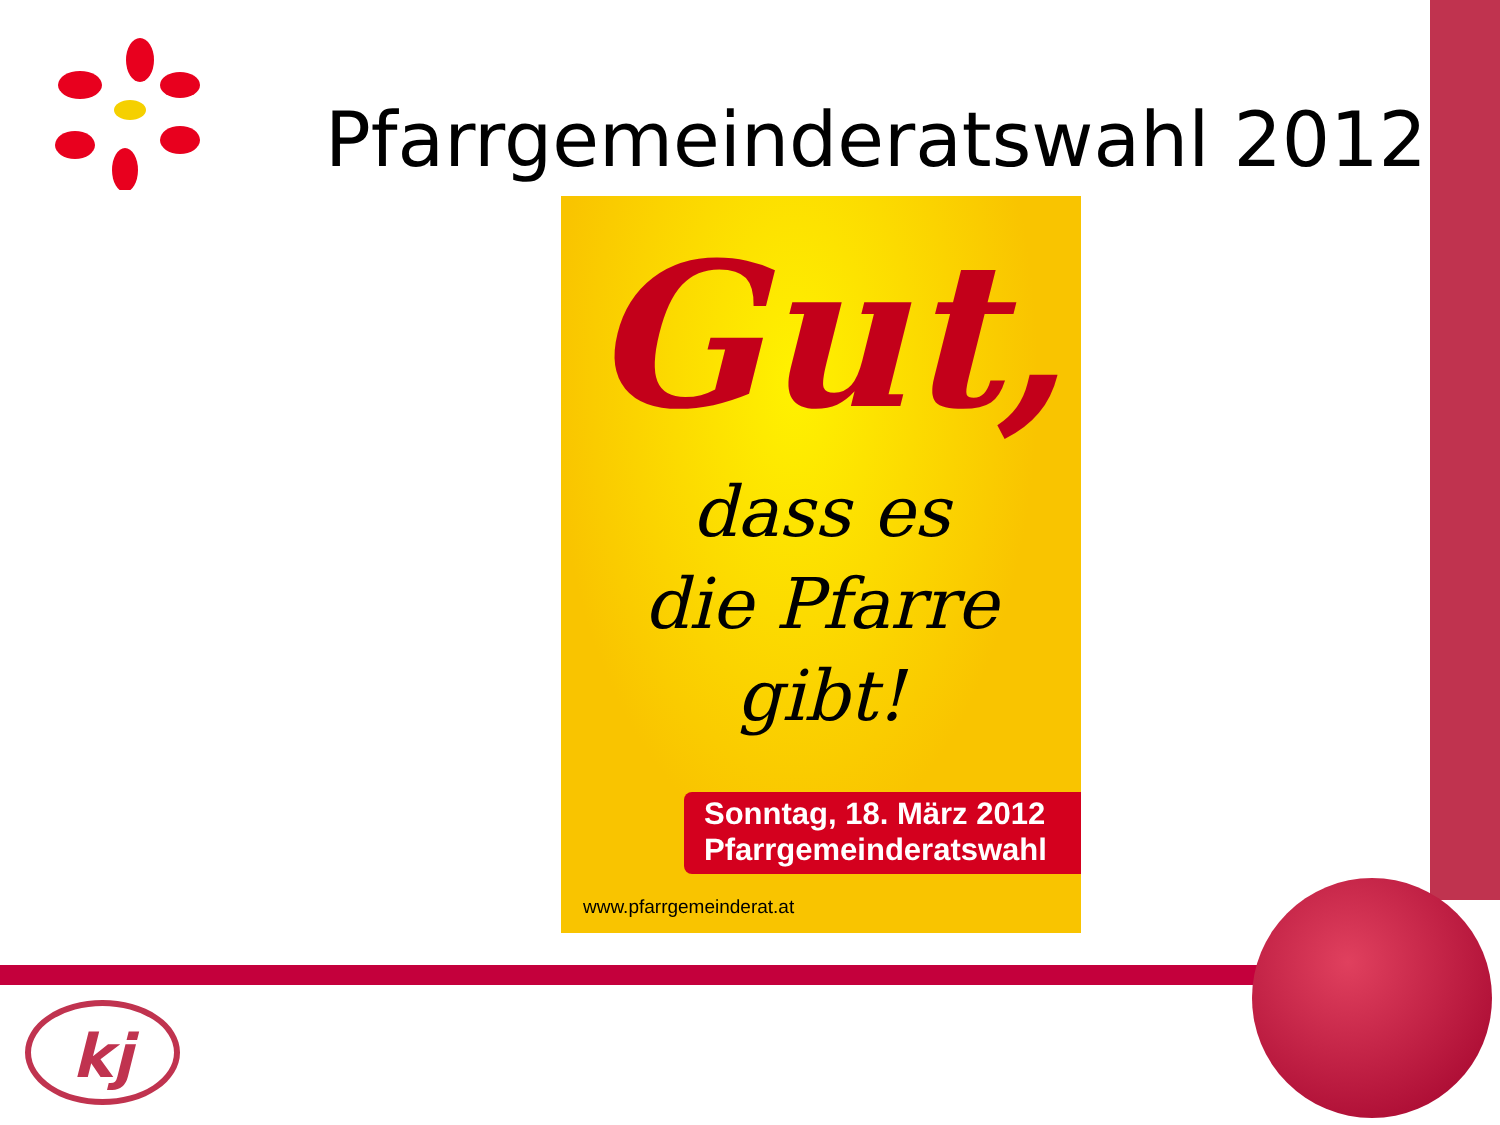Pfarrgemeinderatswahl 2012
Gut,
dass es
die Pfarre
gibt!
Sonntag, 18. März 2012
Pfarrgemeinderatswahl
www.pfarrgemeinderat.at
kj